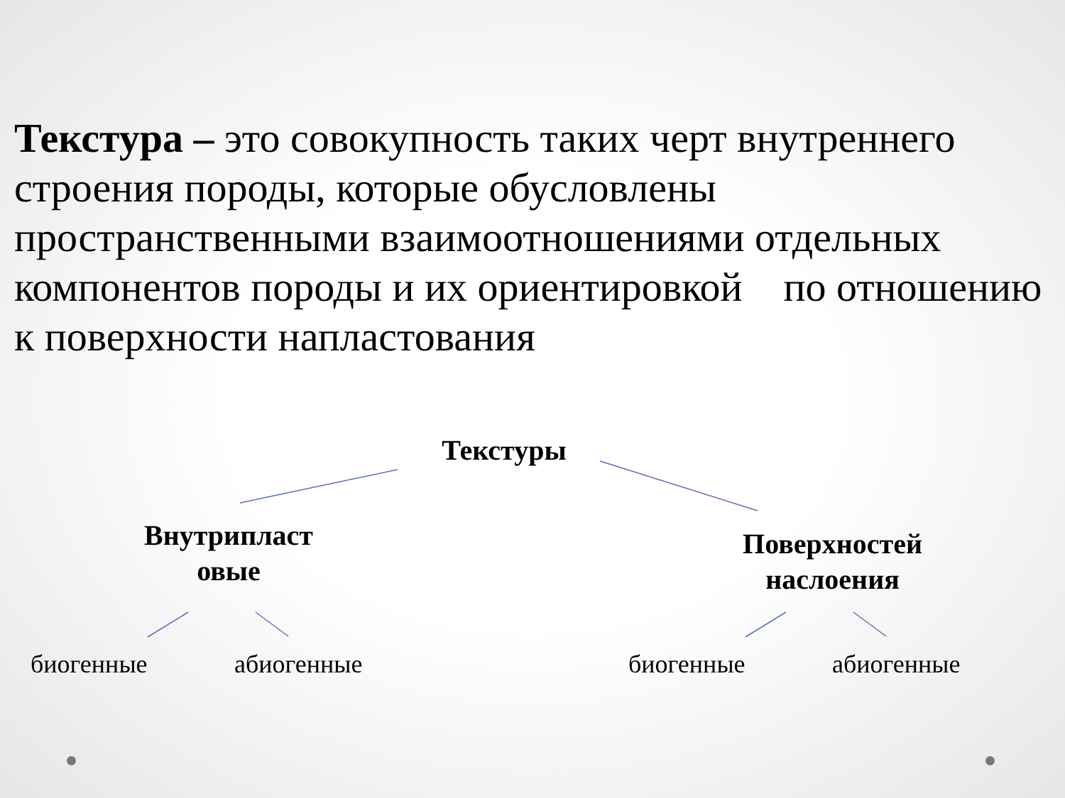Текстура – это совокупность таких черт внутреннего строения породы, которые обусловлены пространственными взаимоотношениями отдельных компонентов породы и их ориентировкой по отношению к поверхности напластования
Текстуры
Внутрипласт
овые
Поверхностей
наслоения
биогенные абиогенные биогенные абиогенные